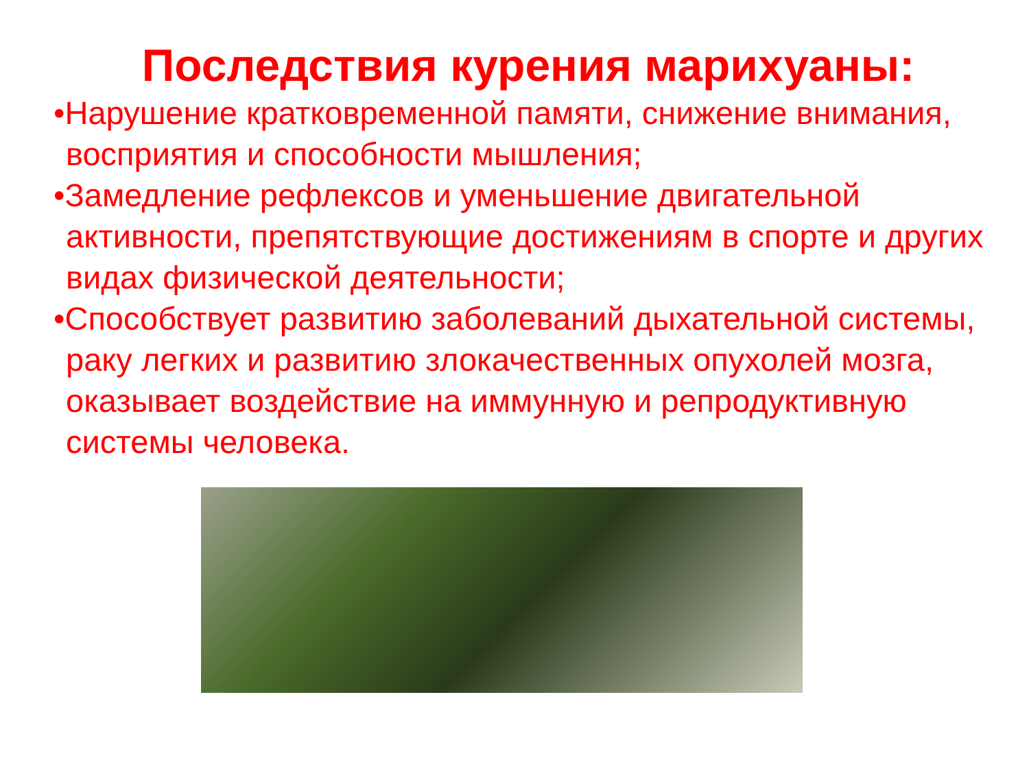Последствия курения марихуаны:
•Нарушение кратковременной памяти, снижение внимания, восприятия и способности мышления;
•Замедление рефлексов и уменьшение двигательной активности, препятствующие достижениям в спорте и других видах физической деятельности;
•Способствует развитию заболеваний дыхательной системы, раку легких и развитию злокачественных опухолей мозга, оказывает воздействие на иммунную и репродуктивную системы человека.